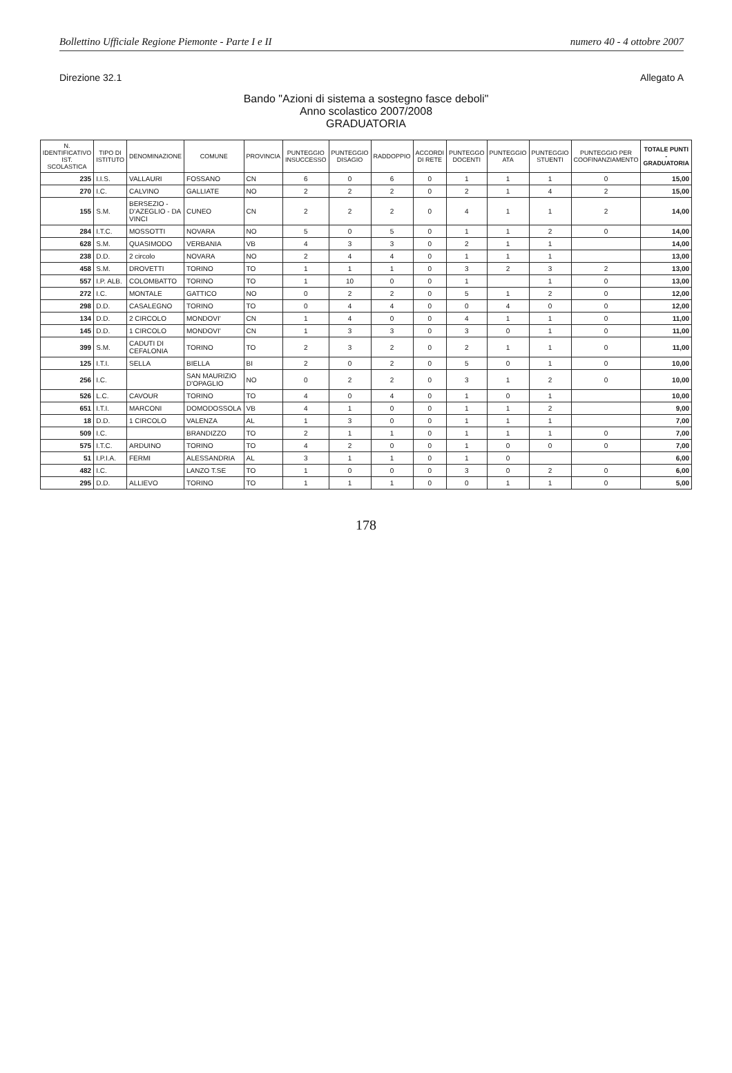Bollettino Ufficiale Regione Piemonte - Parte I e II numero 40 - 4 ottobre 2007
Direzione 32.1 Allegato A
Bando "Azioni di sistema a sostegno fasce deboli"
Anno scolastico 2007/2008
GRADUATORIA
| N. IDENTIFICATIVO IST. SCOLASTICA | TIPO DI ISTITUTO | DENOMINAZIONE | COMUNE | PROVINCIA | PUNTEGGIO INSUCCESSO | PUNTEGGIO DISAGIO | RADDOPPIO | ACCORDI DI RETE | PUNTEGGO DOCENTI | PUNTEGGIO ATA | PUNTEGGIO STUENTI | PUNTEGGIO PER COOFINANZIAMENTO | TOTALE PUNTI - GRADUATORIA |
| --- | --- | --- | --- | --- | --- | --- | --- | --- | --- | --- | --- | --- | --- |
| 235 | I.I.S. | VALLAURI | FOSSANO | CN | 6 | 0 | 6 | 0 | 1 | 1 | 1 | 0 | 15,00 |
| 270 | I.C. | CALVINO | GALLIATE | NO | 2 | 2 | 2 | 0 | 2 | 1 | 4 | 2 | 15,00 |
| 155 | S.M. | BERSEZIO - D'AZEGLIO - DA VINCI | CUNEO | CN | 2 | 2 | 2 | 0 | 4 | 1 | 1 | 2 | 14,00 |
| 284 | I.T.C. | MOSSOTTI | NOVARA | NO | 5 | 0 | 5 | 0 | 1 | 1 | 2 | 0 | 14,00 |
| 628 | S.M. | QUASIMODO | VERBANIA | VB | 4 | 3 | 3 | 0 | 2 | 1 | 1 | | 14,00 |
| 238 | D.D. | 2 circolo | NOVARA | NO | 2 | 4 | 4 | 0 | 1 | 1 | 1 | | 13,00 |
| 458 | S.M. | DROVETTI | TORINO | TO | 1 | 1 | 1 | 0 | 3 | 2 | 3 | 2 | 13,00 |
| 557 | I.P. ALB. | COLOMBATTO | TORINO | TO | 1 | 10 | 0 | 0 | 1 | | 1 | 0 | 13,00 |
| 272 | I.C. | MONTALE | GATTICO | NO | 0 | 2 | 2 | 0 | 5 | 1 | 2 | 0 | 12,00 |
| 298 | D.D. | CASALEGNO | TORINO | TO | 0 | 4 | 4 | 0 | 0 | 4 | 0 | 0 | 12,00 |
| 134 | D.D. | 2 CIRCOLO | MONDOVI' | CN | 1 | 4 | 0 | 0 | 4 | 1 | 1 | 0 | 11,00 |
| 145 | D.D. | 1 CIRCOLO | MONDOVI' | CN | 1 | 3 | 3 | 0 | 3 | 0 | 1 | 0 | 11,00 |
| 399 | S.M. | CADUTI DI CEFALONIA | TORINO | TO | 2 | 3 | 2 | 0 | 2 | 1 | 1 | 0 | 11,00 |
| 125 | I.T.I. | SELLA | BIELLA | BI | 2 | 0 | 2 | 0 | 5 | 0 | 1 | 0 | 10,00 |
| 256 | I.C. | | SAN MAURIZIO D'OPAGLIO | NO | 0 | 2 | 2 | 0 | 3 | 1 | 2 | 0 | 10,00 |
| 526 | L.C. | CAVOUR | TORINO | TO | 4 | 0 | 4 | 0 | 1 | 0 | 1 | | 10,00 |
| 651 | I.T.I. | MARCONI | DOMODOSSOLA | VB | 4 | 1 | 0 | 0 | 1 | 1 | 2 | | 9,00 |
| 18 | D.D. | 1 CIRCOLO | VALENZA | AL | 1 | 3 | 0 | 0 | 1 | 1 | 1 | | 7,00 |
| 509 | I.C. | | BRANDIZZO | TO | 2 | 1 | 1 | 0 | 1 | 1 | 1 | 0 | 7,00 |
| 575 | I.T.C. | ARDUINO | TORINO | TO | 4 | 2 | 0 | 0 | 1 | 0 | 0 | 0 | 7,00 |
| 51 | I.P.I.A. | FERMI | ALESSANDRIA | AL | 3 | 1 | 1 | 0 | 1 | 0 | | | 6,00 |
| 482 | I.C. | | LANZO T.SE | TO | 1 | 0 | 0 | 0 | 3 | 0 | 2 | 0 | 6,00 |
| 295 | D.D. | ALLIEVO | TORINO | TO | 1 | 1 | 1 | 0 | 0 | 1 | 1 | 0 | 5,00 |
178